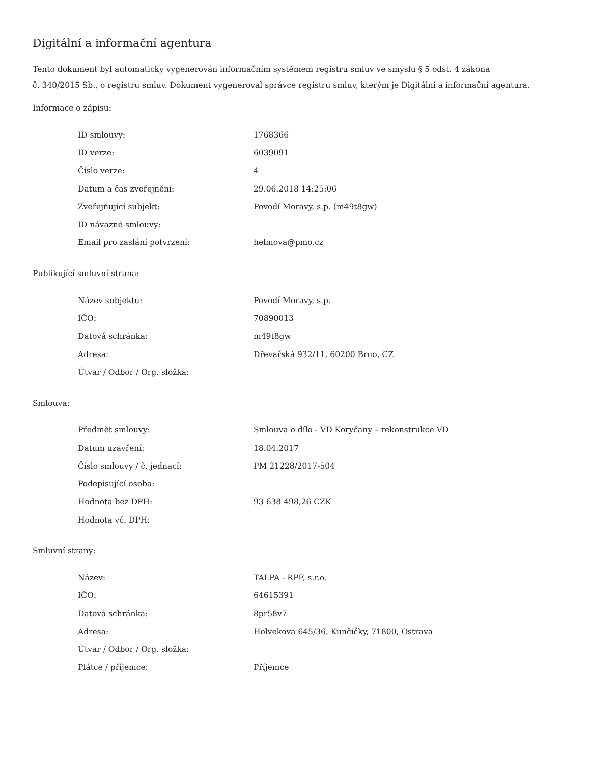Digitální a informační agentura
Tento dokument byl automaticky vygenerován informačním systémem registru smluv ve smyslu § 5 odst. 4 zákona
č. 340/2015 Sb., o registru smluv. Dokument vygeneroval správce registru smluv, kterým je Digitální a informační agentura.
Informace o zápisu:
| ID smlouvy: | 1768366 |
| ID verze: | 6039091 |
| Číslo verze: | 4 |
| Datum a čas zveřejnění: | 29.06.2018 14:25:06 |
| Zveřejňující subjekt: | Povodí Moravy, s.p. (m49t8gw) |
| ID návazné smlouvy: | |
| Email pro zaslání potvrzení: | helmova@pmo.cz |
Publikující smluvní strana:
| Název subjektu: | Povodí Moravy, s.p. |
| IČO: | 70890013 |
| Datová schránka: | m49t8gw |
| Adresa: | Dřevařská 932/11, 60200 Brno, CZ |
| Útvar / Odbor / Org. složka: | |
Smlouva:
| Předmět smlouvy: | Smlouva o dílo - VD Koryčany – rekonstrukce VD |
| Datum uzavření: | 18.04.2017 |
| Číslo smlouvy / č. jednací: | PM 21228/2017-504 |
| Podepisující osoba: | |
| Hodnota bez DPH: | 93 638 498,26 CZK |
| Hodnota vč. DPH: | |
Smluvní strany:
| Název: | TALPA - RPF, s.r.o. |
| IČO: | 64615391 |
| Datová schránka: | 8pr58v7 |
| Adresa: | Holvekova 645/36, Kunčičky, 71800, Ostrava |
| Útvar / Odbor / Org. složka: | |
| Plátce / příjemce: | Příjemce |